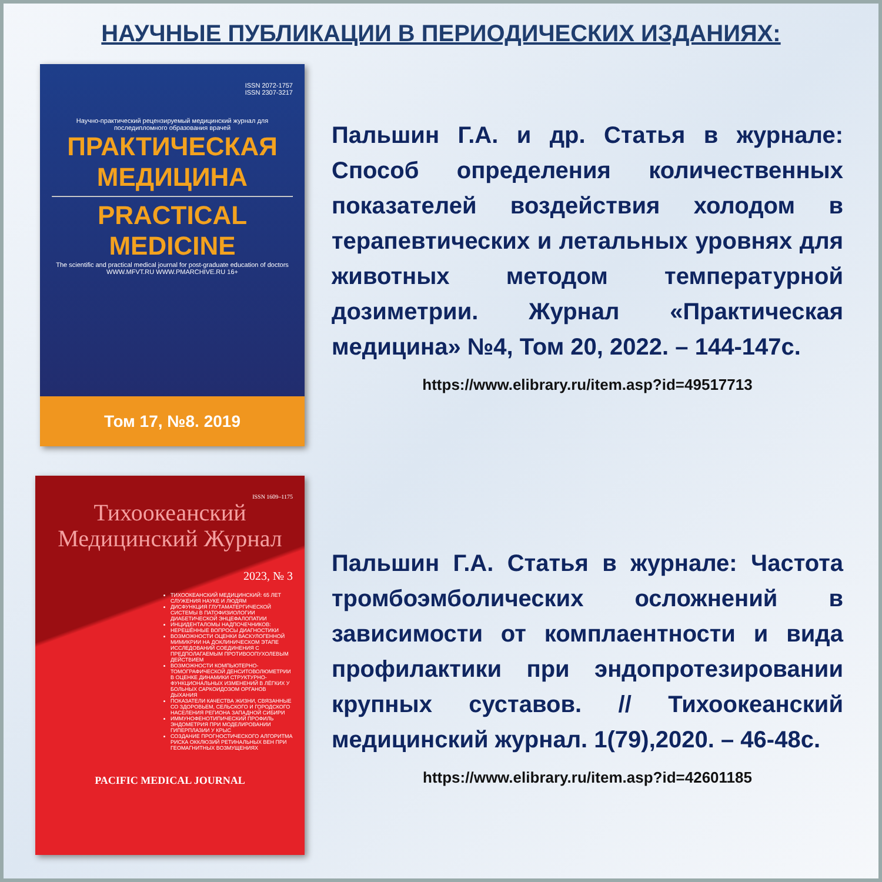НАУЧНЫЕ ПУБЛИКАЦИИ В ПЕРИОДИЧЕСКИХ ИЗДАНИЯХ:
ISSN 2072-1757
ISSN 2307-3217
Научно-практический рецензируемый медицинский журнал для последипломного образования врачей
ПРАКТИЧЕСКАЯ
МЕДИЦИНА
PRACTICAL
MEDICINE
The scientific and practical medical journal for post-graduate education of doctors
WWW.MFVT.RU WWW.PMARCHIVE.RU 16+
Том 17, №8. 2019
Пальшин Г.А. и др. Статья в журнале: Способ определения количественных показателей воздействия холодом в терапевтических и летальных уровнях для животных методом температурной дозиметрии. Журнал «Практическая медицина» №4, Том 20, 2022. – 144-147с.
https://www.elibrary.ru/item.asp?id=49517713
ISSN 1609–1175
Тихоокеанский Медицинский Журнал
2023, № 3
ТИХООКЕАНСКИЙ МЕДИЦИНСКИЙ: 65 ЛЕТ СЛУЖЕНИЯ НАУКЕ И ЛЮДЯМ
ДИСФУНКЦИЯ ГЛУТАМАТЕРГИЧЕСКОЙ СИСТЕМЫ В ПАТОФИЗИОЛОГИИ ДИАБЕТИЧЕСКОЙ ЭНЦЕФАЛОПАТИИ
ИНЦИДЕНТАЛОМЫ НАДПОЧЕЧНИКОВ: НЕРЕШЁННЫЕ ВОПРОСЫ ДИАГНОСТИКИ
ВОЗМОЖНОСТИ ОЦЕНКИ ВАСКУЛОГЕННОЙ МИМИКРИИ НА ДОКЛИНИЧЕСКОМ ЭТАПЕ ИССЛЕДОВАНИЙ СОЕДИНЕНИЯ С ПРЕДПОЛАГАЕМЫМ ПРОТИВООПУХОЛЕВЫМ ДЕЙСТВИЕМ
ВОЗМОЖНОСТИ КОМПЬЮТЕРНО-ТОМОГРАФИЧЕСКОЙ ДЕНСИТОВОЛЮМЕТРИИ В ОЦЕНКЕ ДИНАМИКИ СТРУКТУРНО-ФУНКЦИОНАЛЬНЫХ ИЗМЕНЕНИЙ В ЛЁГКИХ У БОЛЬНЫХ САРКОИДОЗОМ ОРГАНОВ ДЫХАНИЯ
ПОКАЗАТЕЛИ КАЧЕСТВА ЖИЗНИ, СВЯЗАННЫЕ СО ЗДОРОВЬЕМ, СЕЛЬСКОГО И ГОРОДСКОГО НАСЕЛЕНИЯ РЕГИОНА ЗАПАДНОЙ СИБИРИ
ИММУНОФЕНОТИПИЧЕСКИЙ ПРОФИЛЬ ЭНДОМЕТРИЯ ПРИ МОДЕЛИРОВАНИИ ГИПЕРПЛАЗИИ У КРЫС
СОЗДАНИЕ ПРОГНОСТИЧЕСКОГО АЛГОРИТМА РИСКА ОККЛЮЗИЙ РЕТИНАЛЬНЫХ ВЕН ПРИ ГЕОМАГНИТНЫХ ВОЗМУЩЕНИЯХ
PACIFIC MEDICAL JOURNAL
Пальшин Г.А. Статья в журнале: Частота тромбоэмболических осложнений в зависимости от комплаентности и вида профилактики при эндопротезировании крупных суставов. // Тихоокеанский медицинский журнал. 1(79),2020. – 46-48с.
https://www.elibrary.ru/item.asp?id=42601185